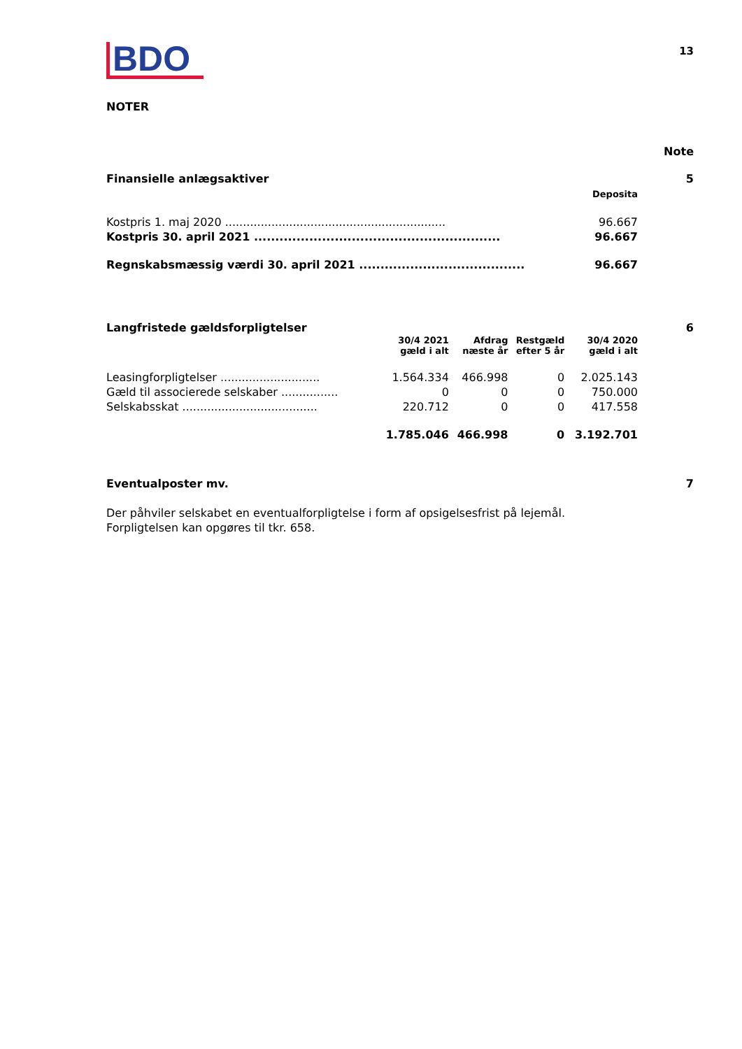BDO
13
NOTER
Note
Finansielle anlægsaktiver 5
| | Deposita |
| Kostpris 1. maj 2020 .............................................................. | 96.667 |
| Kostpris 30. april 2021 .......................................................... | 96.667 |
| Regnskabsmæssig værdi 30. april 2021 ....................................... | 96.667 |
Langfristede gældsforpligtelser 6
| | 30/4 2021 gæld i alt | Afdrag næste år | Restgæld efter 5 år | 30/4 2020 gæld i alt |
| Leasingforpligtelser ............................ | 1.564.334 | 466.998 | 0 | 2.025.143 |
| Gæld til associerede selskaber ................ | 0 | 0 | 0 | 750.000 |
| Selskabsskat ...................................... | 220.712 | 0 | 0 | 417.558 |
| | 1.785.046 | 466.998 | 0 | 3.192.701 |
Eventualposter mv. 7
Der påhviler selskabet en eventualforpligtelse i form af opsigelsesfrist på lejemål. Forpligtelsen kan opgøres til tkr. 658.